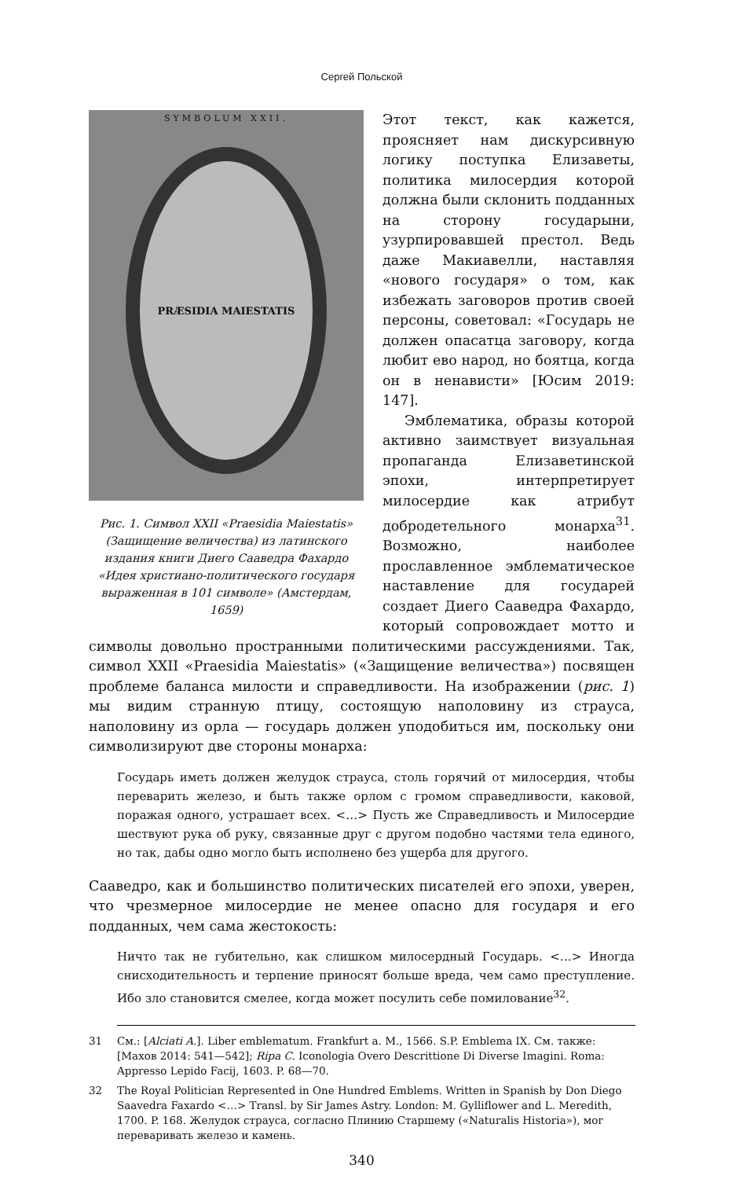Сергей Польской
SYMBOLUM XXII.
PRÆSIDIA MAIESTATIS
Рис. 1. Символ XXII «Praesidia Maiestatis» (Защищение величества) из латинского издания книги Диего Сааведра Фахардо «Идея христиано-политического государя выраженная в 101 символе» (Амстердам, 1659)
Этот текст, как кажется, проясняет нам дискурсивную логику поступка Елизаветы, политика милосердия которой должна были склонить подданных на сторону государыни, узурпировавшей престол. Ведь даже Макиавелли, наставляя «нового государя» о том, как избежать заговоров против своей персоны, советовал: «Государь не должен опасатца заговору, когда любит ево народ, но боятца, когда он в ненависти» [Юсим 2019: 147].
Эмблематика, образы которой активно заимствует визуальная пропаганда Елизаветинской эпохи, интерпретирует милосердие как атрибут добродетельного монарха<sup>31</sup>. Возможно, наиболее прославленное эмблематическое наставление для государей создает Диего Сааведра Фахардо, который сопровождает мотто и символы довольно пространными политическими рассуждениями. Так, символ XXII «Praesidia Maiestatis» («Защищение величества») посвящен проблеме баланса милости и справедливости. На изображении (рис. 1) мы видим странную птицу, состоящую наполовину из страуса, наполовину из орла — государь должен уподобиться им, поскольку они символизируют две стороны монарха:
Государь иметь должен желудок страуса, столь горячий от милосердия, чтобы переварить железо, и быть также орлом с громом справедливости, каковой, поражая одного, устрашает всех. <…> Пусть же Справедливость и Милосердие шествуют рука об руку, связанные друг с другом подобно частями тела единого, но так, дабы одно могло быть исполнено без ущерба для другого.
Сааведро, как и большинство политических писателей его эпохи, уверен, что чрезмерное милосердие не менее опасно для государя и его подданных, чем сама жестокость:
Ничто так не губительно, как слишком милосердный Государь. <…> Иногда снисходительность и терпение приносят больше вреда, чем само преступление. Ибо зло становится смелее, когда может посулить себе помилование<sup>32</sup>.
31 См.: [Alciati A.]. Liber emblematum. Frankfurt a. M., 1566. S.P. Emblema IX. См. также: [Махов 2014: 541—542]; Ripa C. Iconologia Overo Descrittione Di Diverse Imagini. Roma: Appresso Lepido Facij, 1603. P. 68—70.
32 The Royal Politician Represented in One Hundred Emblems. Written in Spanish by Don Diego Saavedra Faxardo <…> Transl. by Sir James Astry. London: M. Gylliflower and L. Meredith, 1700. P. 168. Желудок страуса, согласно Плинию Старшему («Naturalis Historia»), мог переваривать железо и камень.
340